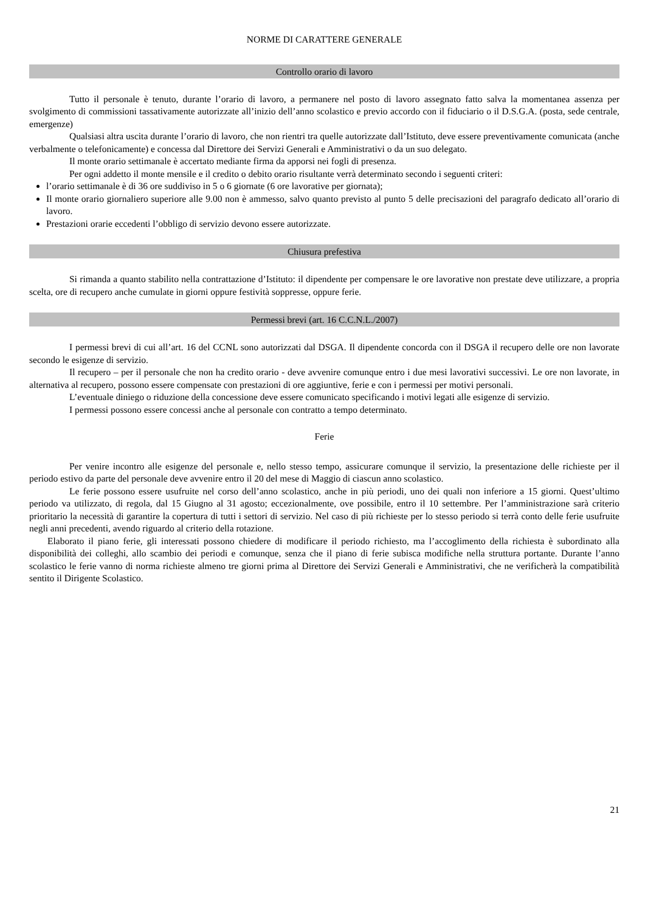NORME DI CARATTERE GENERALE
Controllo orario di lavoro
Tutto il personale è tenuto, durante l’orario di lavoro, a permanere nel posto di lavoro assegnato fatto salva la momentanea assenza per svolgimento di commissioni tassativamente autorizzate all’inizio dell’anno scolastico e previo accordo con il fiduciario o il D.S.G.A. (posta, sede centrale, emergenze)
Qualsiasi altra uscita durante l’orario di lavoro, che non rientri tra quelle autorizzate dall’Istituto, deve essere preventivamente comunicata (anche verbalmente o telefonicamente) e concessa dal Direttore dei Servizi Generali e Amministrativi o da un suo delegato.
Il monte orario settimanale è accertato mediante firma da apporsi nei fogli di presenza.
Per ogni addetto il monte mensile e il credito o debito orario risultante verrà determinato secondo i seguenti criteri:
l’orario settimanale è di 36 ore suddiviso in 5 o 6 giornate (6 ore lavorative per giornata);
Il monte orario giornaliero superiore alle 9.00 non è ammesso, salvo quanto previsto al punto 5 delle precisazioni del paragrafo dedicato all’orario di lavoro.
Prestazioni orarie eccedenti l’obbligo di servizio devono essere autorizzate.
Chiusura prefestiva
Si rimanda a quanto stabilito nella contrattazione d’Istituto: il dipendente per compensare le ore lavorative non prestate deve utilizzare, a propria scelta, ore di recupero anche cumulate in giorni oppure festività soppresse, oppure ferie.
Permessi brevi (art. 16 C.C.N.L./2007)
I permessi brevi di cui all’art. 16 del CCNL sono autorizzati dal DSGA. Il dipendente concorda con il DSGA il recupero delle ore non lavorate secondo le esigenze di servizio.
Il recupero – per il personale che non ha credito orario - deve avvenire comunque entro i due mesi lavorativi successivi. Le ore non lavorate, in alternativa al recupero, possono essere compensate con prestazioni di ore aggiuntive, ferie e con i permessi per motivi personali.
L’eventuale diniego o riduzione della concessione deve essere comunicato specificando i motivi legati alle esigenze di servizio.
I permessi possono essere concessi anche al personale con contratto a tempo determinato.
Ferie
Per venire incontro alle esigenze del personale e, nello stesso tempo, assicurare comunque il servizio, la presentazione delle richieste per il periodo estivo da parte del personale deve avvenire entro il 20 del mese di Maggio di ciascun anno scolastico.
Le ferie possono essere usufruite nel corso dell’anno scolastico, anche in più periodi, uno dei quali non inferiore a 15 giorni. Quest’ultimo periodo va utilizzato, di regola, dal 15 Giugno al 31 agosto; eccezionalmente, ove possibile, entro il 10 settembre. Per l’amministrazione sarà criterio prioritario la necessità di garantire la copertura di tutti i settori di servizio. Nel caso di più richieste per lo stesso periodo si terrà conto delle ferie usufruite negli anni precedenti, avendo riguardo al criterio della rotazione.
Elaborato il piano ferie, gli interessati possono chiedere di modificare il periodo richiesto, ma l’accoglimento della richiesta è subordinato alla disponibilità dei colleghi, allo scambio dei periodi e comunque, senza che il piano di ferie subisca modifiche nella struttura portante. Durante l’anno scolastico le ferie vanno di norma richieste almeno tre giorni prima al Direttore dei Servizi Generali e Amministrativi, che ne verificherà la compatibilità sentito il Dirigente Scolastico.
21